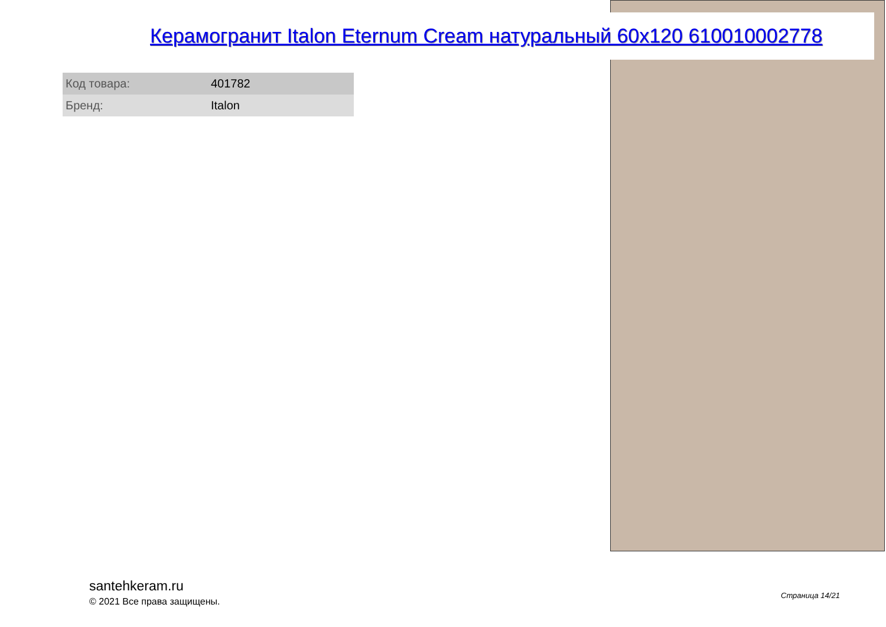Керамогранит Italon Eternum Cream натуральный 60x120 610010002778
| Код товара: | 401782 |
| Бренд: | Italon |
santehkeram.ru
© 2021 Все права защищены.
Страница 14/21